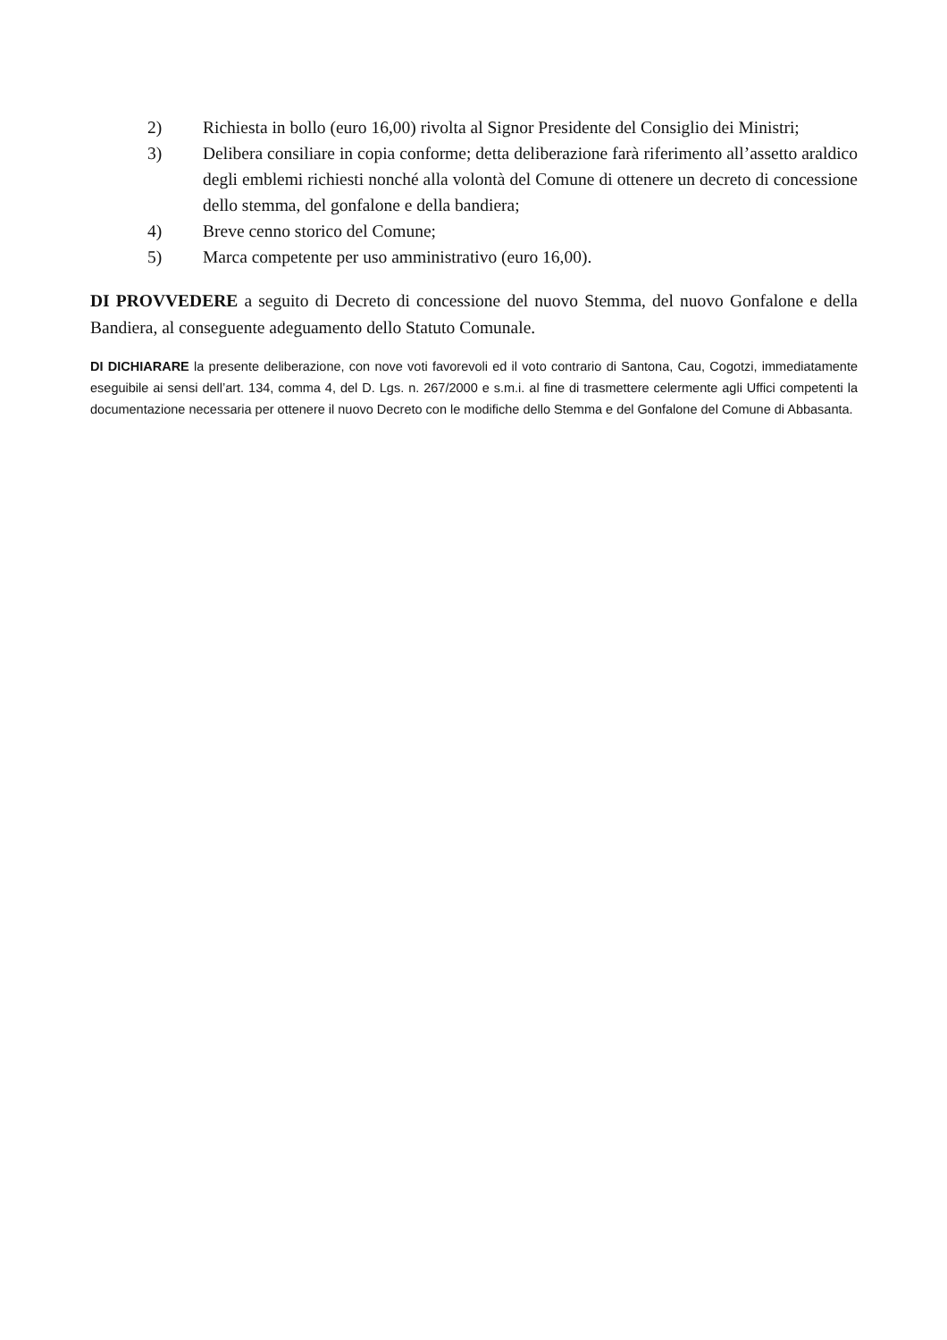2) Richiesta in bollo (euro 16,00) rivolta al Signor Presidente del Consiglio dei Ministri;
3) Delibera consiliare in copia conforme; detta deliberazione farà riferimento all’assetto araldico degli emblemi richiesti nonché alla volontà del Comune di ottenere un decreto di concessione dello stemma, del gonfalone e della bandiera;
4) Breve cenno storico del Comune;
5) Marca competente per uso amministrativo (euro 16,00).
DI PROVVEDERE a seguito di Decreto di concessione del nuovo Stemma, del nuovo Gonfalone e della Bandiera, al conseguente adeguamento dello Statuto Comunale.
DI DICHIARARE la presente deliberazione, con nove voti favorevoli ed il voto contrario di Santona, Cau, Cogotzi, immediatamente eseguibile ai sensi dell’art. 134, comma 4, del D. Lgs. n. 267/2000 e s.m.i. al fine di trasmettere celermente agli Uffici competenti la documentazione necessaria per ottenere il nuovo Decreto con le modifiche dello Stemma e del Gonfalone del Comune di Abbasanta.